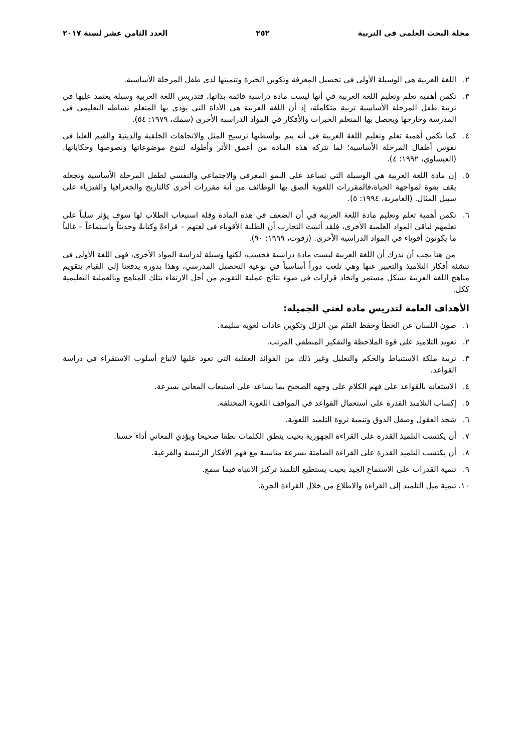مجلة البحث العلمى فى التربية ٢٥٢ العدد الثامن عشر لسنة ٢٠١٧
٢. اللغة العربية هي الوسيلة الأولى في تحصيل المعرفة وتكوين الخبرة وتنميتها لدى طفل المرحلة الأساسية.
٣. تكمن أهمية تعلم وتعليم اللغة العربية في أنها ليست مادة دراسية قائمة بذاتها، فتدريس اللغة العربية وسيلة يعتمد عليها في تربية طفل المرحلة الأساسية تربية متكاملة، إذ أن اللغة العربية هي الأداة التي يؤدي بها المتعلم نشاطه التعليمي في المدرسة وخارجها ويحصل بها المتعلم الخبرات والأفكار في المواد الدراسية الأخرى (سمك، ١٩٧٩: ٥٤).
٤. كما تكمن أهمية تعلم وتعليم اللغة العربية في أنه يتم بواسطتها ترسيخ المثل والاتجاهات الخلقية والدينية والقيم العليا في نفوس أطفال المرحلة الأساسية؛ لما تتركه هذه المادة من أعمق الأثر وأطوله لتنوع موضوعاتها ونصوصها وحكاياتها. (العيساوي، ١٩٩٢: ٤).
٥. إن مادة اللغة العربية هي الوسيلة التي تساعد على النمو المعرفي والاجتماعي والنفسي لطفل المرحلة الأساسية وتجعله يقف بقوة لمواجهة الحياة،فالمقررات اللغوية ألصق بها الوظائف من أية مقررات أخرى كالتاريخ والجغرافيا والفيزياء على سبيل المثال. (العامرية، ١٩٩٤: ٥).
٦. تكمن أهمية تعلم وتعليم مادة اللغة العربية في أن الضعف في هذه المادة وقلة استيعاب الطلاب لها سوف يؤثر سلباً على تعلمهم لباقي المواد العلمية الأخرى، فلقد أثبتت التجارب أن الطلبة الأقوياء في لغتهم – قراءةً وكتابةً وحديثاً واستماعاً – غالباً ما يكونون أقوياء في المواد الدراسية الأخرى. (زقوت، ١٩٩٩: ٩٠).
من هنا يجب أن ندرك أن اللغة العربية ليست مادة دراسية فحسب، لكنها وسيلة لدراسة المواد الأخرى، فهي اللغة الأولى في تنشئة أفكار التلاميذ والتعبير عنها وهي تلعب دوراً أساسياً في نوعية التحصيل المدرسي، وهذا بدوره يدفعنا إلى القيام بتقويم مناهج اللغة العربية بشكل مستمر واتخاذ قرارات في ضوء نتائج عملية التقويم من أجل الارتقاء بتلك المناهج وبالعملية التعليمية ككل.
الأهداف العامة لتدريس مادة لغتي الجميلة:
١. صون اللسان عن الخطأ وحفظ القلم من الزلل وتكوين عادات لغوية سليمة.
٢. تعويد التلاميذ على قوة الملاحظة والتفكير المنطقي المرتب.
٣. تربية ملكة الاستنباط والحكم والتعليل وغير ذلك من الفوائد العقلية التي تعود عليها لاتباع أسلوب الاستقراء في دراسة القواعد.
٤. الاستعانة بالقواعد على فهم الكلام على وجهه الصحيح بما يساعد على استيعاب المعاني بسرعة.
٥. إكساب التلاميذ القدرة على استعمال القواعد في المواقف اللغوية المختلفة.
٦. شحذ العقول وصقل الذوق وتنمية ثروة التلميذ اللغوية.
٧. أن يكتسب التلميذ القدرة على القراءة الجهورية بحيث ينطق الكلمات نطقا صحيحا ويؤدي المعاني أداء حسنا.
٨. أن يكتسب التلميذ القدرة على القراءة الصامتة بسرعة مناسبة مع فهم الأفكار الرئيسة والفرعية.
٩. تنمية القدرات على الاستماع الجيد بحيث يستطيع التلميذ تركيز الانتباه فيما سمع.
١٠. تنمية ميل التلميذ إلى القراءة والاطلاع من خلال القراءة الحرة.